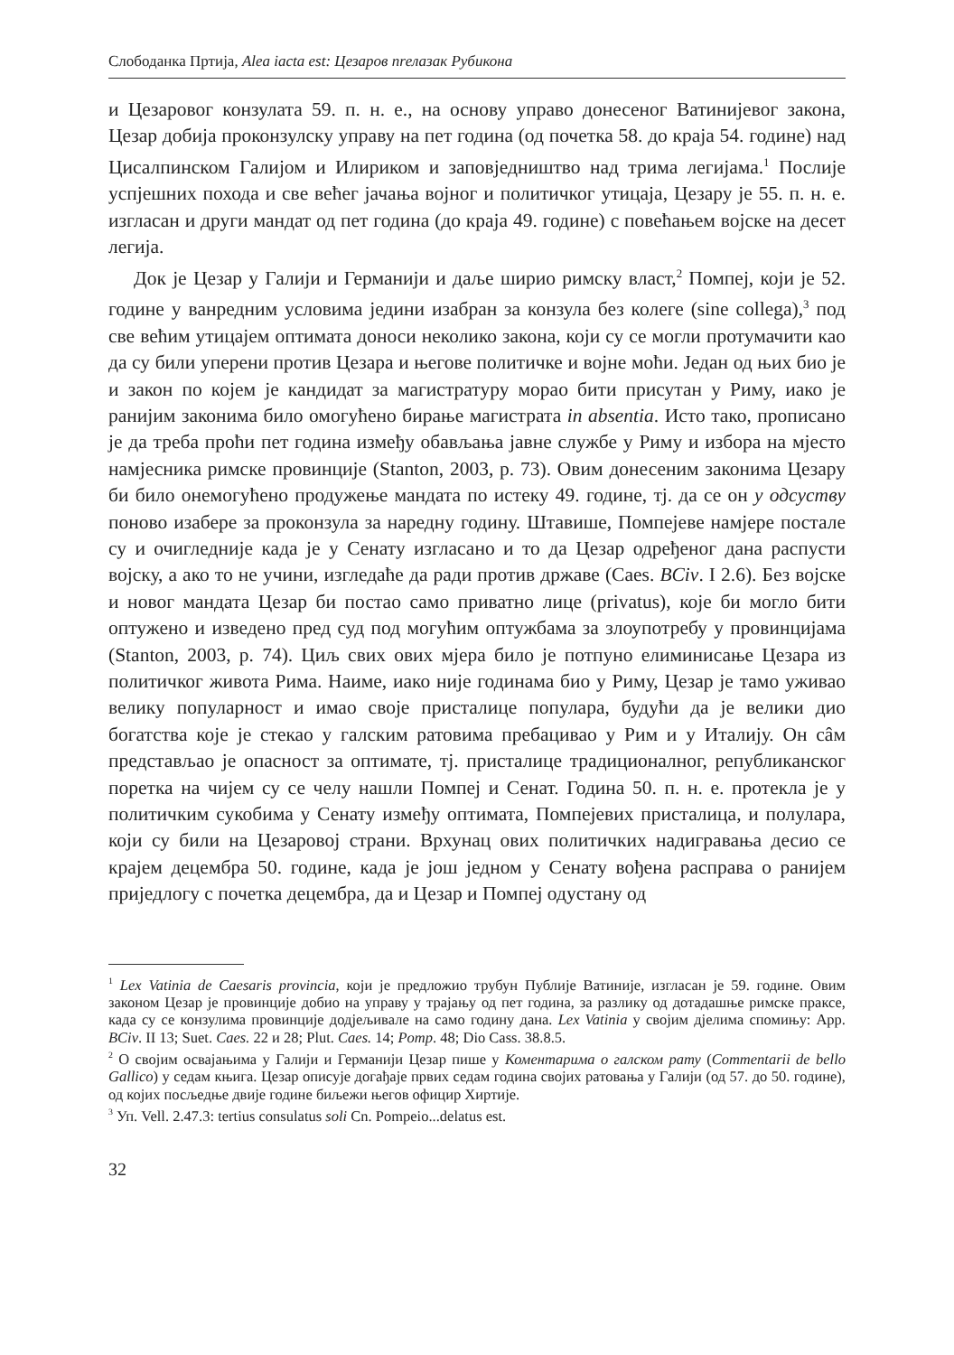Слободанка Пртија, Alea iacta est: Цезаров пrелазак Рубикона
и Цезаровог конзулата 59. п. н. е., на основу управо донесеног Ватинијевог закона, Цезар добија проконзулску управу на пет година (од почетка 58. до краја 54. године) над Цисалпинском Галијом и Илириком и заповједништво над трима легијама.<sup>1</sup> Послије успјешних похода и све већег јачања војног и политичког утицаја, Цезару је 55. п. н. е. изгласан и други мандат од пет година (до краја 49. године) с повећањем војске на десет легија.
Док је Цезар у Галији и Германији и даље ширио римску власт,<sup>2</sup> Помпеј, који је 52. године у ванредним условима једини изабран за конзула без колеге (sine collega),<sup>3</sup> под све већим утицајем оптимата доноси неколико закона, који су се могли протумачити као да су били уперени против Цезара и његове политичке и војне моћи. Један од њих био је и закон по којем је кандидат за магистратуру морао бити присутан у Риму, иако је ранијим законима било омогућено бирање магистрата in absentia. Исто тако, прописано је да треба проћи пет година између обављања јавне службе у Риму и избора на мјесто намјесника римске провинције (Stanton, 2003, p. 73). Овим донесеним законима Цезару би било онемогућено продужење мандата по истеку 49. године, тј. да се он у одсуству поново изабере за проконзула за наредну годину. Штавише, Помпејеве намјере постале су и очигледније када је у Сенату изгласано и то да Цезар одређеног дана распусти војску, а ако то не учини, изгледаће да ради против државе (Caes. BCiv. I 2.6). Без војске и новог мандата Цезар би постао само приватно лице (privatus), које би могло бити оптужено и изведено пред суд под могућим оптужбама за злоупотребу у провинцијама (Stanton, 2003, p. 74). Циљ свих ових мјера било је потпуно елиминисање Цезара из политичког живота Рима. Наиме, иако није годинама био у Риму, Цезар је тамо уживао велику популарност и имао своје присталице популара, будући да је велики дио богатства које је стекао у галским ратовима пребацивао у Рим и у Италију. Он сâм представљао је опасност за оптимате, тј. присталице традиционалног, републиканског поретка на чијем су се челу нашли Помпеј и Сенат. Година 50. п. н. е. протекла је у политичким сукобима у Сенату између оптимата, Помпејевих присталица, и полулара, који су били на Цезаровој страни. Врхунац ових политичких надигравања десио се крајем децембра 50. године, када је још једном у Сенату вођена расправа о ранијем приједлогу с почетка децембра, да и Цезар и Помпеј одустану од
<sup>1</sup> Lex Vatinia de Caesaris provincia, који је предложио трубун Публије Ватиније, изгласан је 59. године. Овим законом Цезар је провинције добио на управу у трајању од пет година, за разлику од дотадашње римске праксе, када су се конзулима провинције додјељивале на само годину дана. Lex Vatinia у својим дјелима спомињу: App. BCiv. II 13; Suet. Caes. 22 и 28; Plut. Caes. 14; Pomp. 48; Dio Cass. 38.8.5.
<sup>2</sup> О својим освајањима у Галији и Германији Цезар пише у Коментарима о галском рату (Commentarii de bello Gallico) у седам књига. Цезар описује догађаје првих седам година својих ратовања у Галији (од 57. до 50. године), од којих посљедње двије године биљежи његов официр Хиртије.
<sup>3</sup> Уп. Vell. 2.47.3: tertius consulatus soli Cn. Pompeio...delatus est.
32